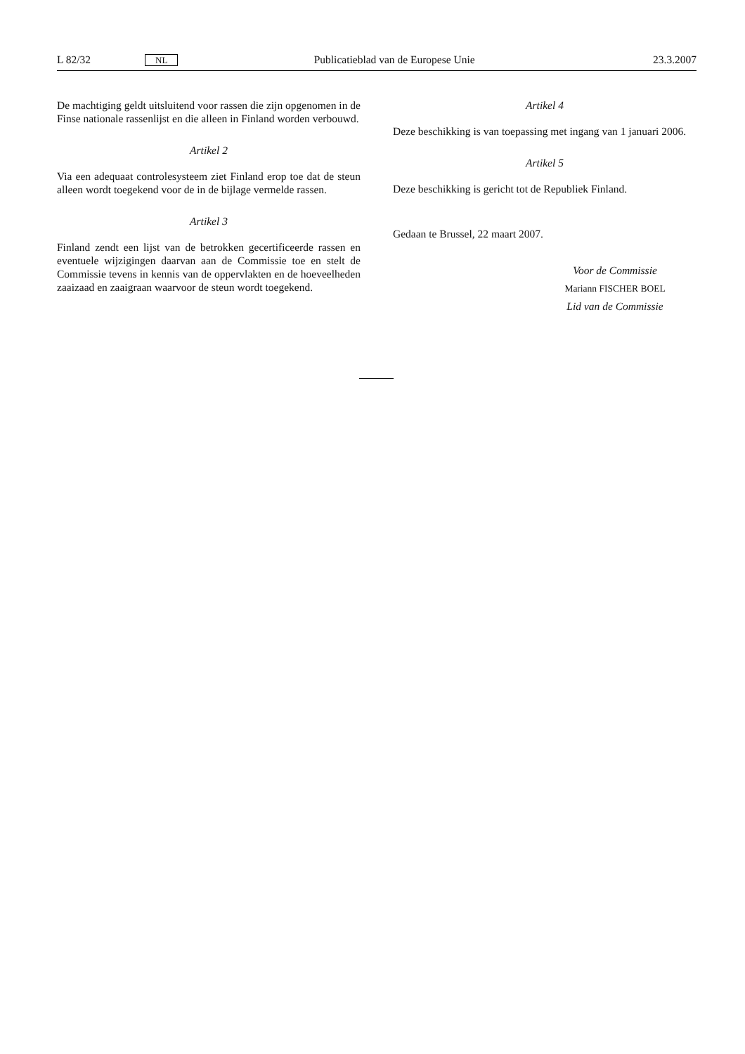L 82/32 NL Publicatieblad van de Europese Unie 23.3.2007
De machtiging geldt uitsluitend voor rassen die zijn opgenomen in de Finse nationale rassenlijst en die alleen in Finland worden verbouwd.
Artikel 2
Via een adequaat controlesysteem ziet Finland erop toe dat de steun alleen wordt toegekend voor de in de bijlage vermelde rassen.
Artikel 3
Finland zendt een lijst van de betrokken gecertificeerde rassen en eventuele wijzigingen daarvan aan de Commissie toe en stelt de Commissie tevens in kennis van de oppervlakten en de hoeveelheden zaaizaad en zaaigraan waarvoor de steun wordt toegekend.
Artikel 4
Deze beschikking is van toepassing met ingang van 1 januari 2006.
Artikel 5
Deze beschikking is gericht tot de Republiek Finland.
Gedaan te Brussel, 22 maart 2007.
Voor de Commissie
Mariann FISCHER BOEL
Lid van de Commissie